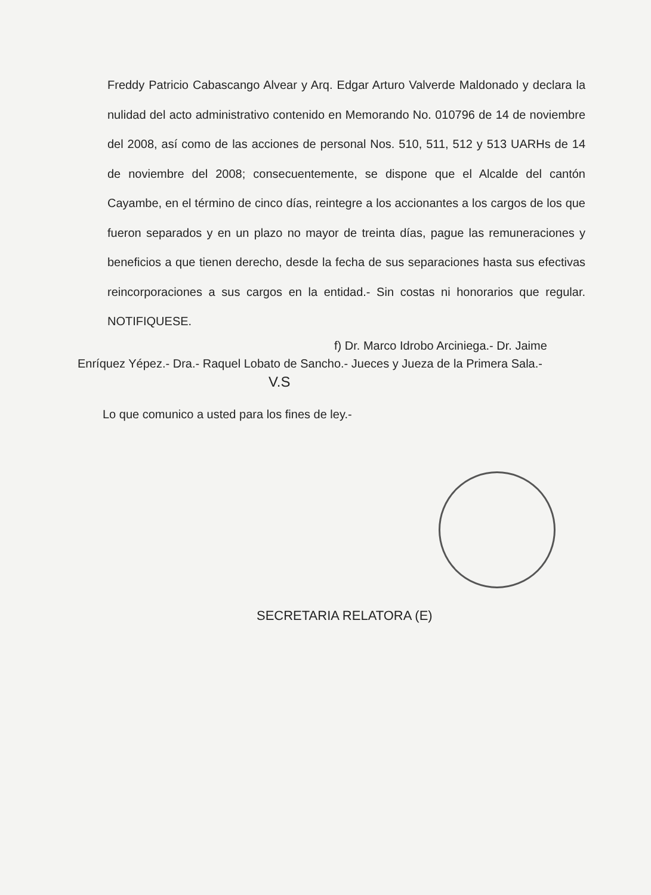Freddy Patricio Cabascango Alvear y Arq. Edgar Arturo Valverde Maldonado y declara la nulidad del acto administrativo contenido en Memorando No. 010796 de 14 de noviembre del 2008, así como de las acciones de personal Nos. 510, 511, 512 y 513 UARHs de 14 de noviembre del 2008; consecuentemente, se dispone que el Alcalde del cantón Cayambe, en el término de cinco días, reintegre a los accionantes a los cargos de los que fueron separados y en un plazo no mayor de treinta días, pague las remuneraciones y beneficios a que tienen derecho, desde la fecha de sus separaciones hasta sus efectivas reincorporaciones a sus cargos en la entidad.- Sin costas ni honorarios que regular. NOTIFIQUESE.
f) Dr. Marco Idrobo Arciniega.- Dr. Jaime
Enríquez Yépez.- Dra.- Raquel Lobato de Sancho.- Jueces y Jueza de la Primera Sala.-
V.S
Lo que comunico a usted para los fines de ley.-
SECRETARIA RELATORA (E)